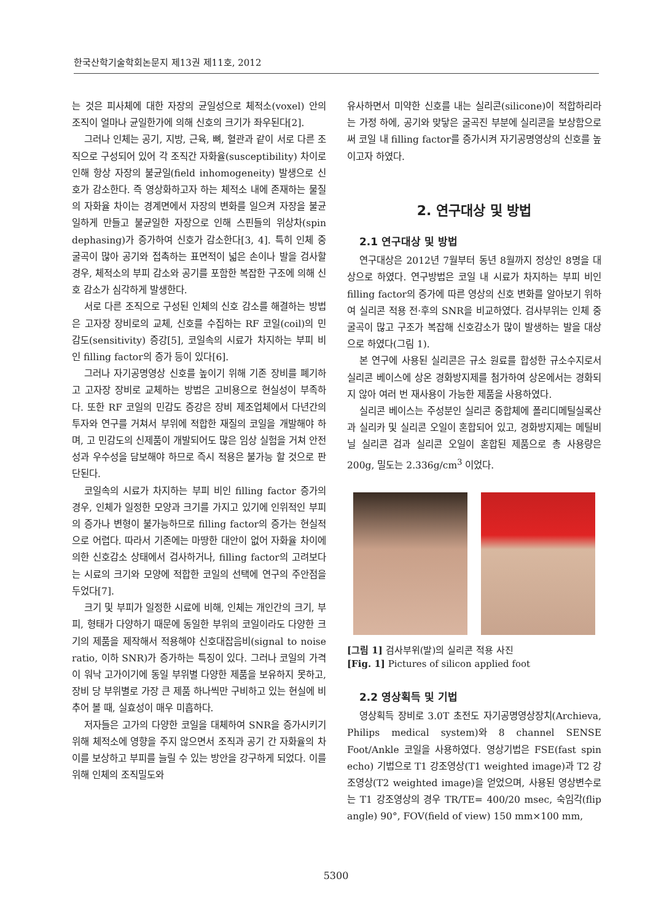한국산학기술학회논문지 제13권 제11호, 2012
는 것은 피사체에 대한 자장의 균일성으로 체적소(voxel) 안의 조직이 얼마나 균일한가에 의해 신호의 크기가 좌우된다[2].
그러나 인체는 공기, 지방, 근육, 뼈, 혈관과 같이 서로 다른 조직으로 구성되어 있어 각 조직간 자화율(susceptibility) 차이로 인해 항상 자장의 불균일(field inhomogeneity) 발생으로 신호가 감소한다. 즉 영상화하고자 하는 체적소 내에 존재하는 물질의 자화율 차이는 경계면에서 자장의 변화를 일으켜 자장을 불균일하게 만들고 불균일한 자장으로 인해 스핀들의 위상차(spin dephasing)가 증가하여 신호가 감소한다[3, 4]. 특히 인체 중 굴곡이 많아 공기와 접촉하는 표면적이 넓은 손이나 발을 검사할 경우, 체적소의 부피 감소와 공기를 포함한 복잡한 구조에 의해 신호 감소가 심각하게 발생한다.
서로 다른 조직으로 구성된 인체의 신호 감소를 해결하는 방법은 고자장 장비로의 교체, 신호를 수집하는 RF 코일(coil)의 민감도(sensitivity) 증강[5], 코일속의 시료가 차지하는 부피 비인 filling factor의 증가 등이 있다[6].
그러나 자기공명영상 신호를 높이기 위해 기존 장비를 폐기하고 고자장 장비로 교체하는 방법은 고비용으로 현실성이 부족하다. 또한 RF 코일의 민감도 증강은 장비 제조업체에서 다년간의 투자와 연구를 거쳐서 부위에 적합한 재질의 코일을 개발해야 하며, 고 민감도의 신제품이 개발되어도 많은 임상 실험을 거쳐 안전성과 우수성을 담보해야 하므로 즉시 적용은 불가능 할 것으로 판단된다.
코일속의 시료가 차지하는 부피 비인 filling factor 증가의 경우, 인체가 일정한 모양과 크기를 가지고 있기에 인위적인 부피의 증가나 변형이 불가능하므로 filling factor의 증가는 현실적으로 어렵다. 따라서 기존에는 마땅한 대안이 없어 자화율 차이에 의한 신호감소 상태에서 검사하거나, filling factor의 고려보다는 시료의 크기와 모양에 적합한 코일의 선택에 연구의 주안점을 두었다[7].
크기 및 부피가 일정한 시료에 비해, 인체는 개인간의 크기, 부피, 형태가 다양하기 때문에 동일한 부위의 코일이라도 다양한 크기의 제품을 제작해서 적용해야 신호대잡음비(signal to noise ratio, 이하 SNR)가 증가하는 특징이 있다. 그러나 코일의 가격이 워낙 고가이기에 동일 부위별 다양한 제품을 보유하지 못하고, 장비 당 부위별로 가장 큰 제품 하나씩만 구비하고 있는 현실에 비추어 볼 때, 실효성이 매우 미흡하다.
저자들은 고가의 다양한 코일을 대체하여 SNR을 증가시키기 위해 체적소에 영향을 주지 않으면서 조직과 공기 간 자화율의 차이를 보상하고 부피를 늘릴 수 있는 방안을 강구하게 되었다. 이를 위해 인체의 조직밀도와
유사하면서 미약한 신호를 내는 실리콘(silicone)이 적합하리라는 가정 하에, 공기와 맞닿은 굴곡진 부분에 실리콘을 보상함으로써 코일 내 filling factor를 증가시켜 자기공명영상의 신호를 높이고자 하였다.
2. 연구대상 및 방법
2.1 연구대상 및 방법
연구대상은 2012년 7월부터 동년 8월까지 정상인 8명을 대상으로 하였다. 연구방법은 코일 내 시료가 차지하는 부피 비인 filling factor의 증가에 따른 영상의 신호 변화를 알아보기 위하여 실리콘 적용 전·후의 SNR을 비교하였다. 검사부위는 인체 중 굴곡이 많고 구조가 복잡해 신호감소가 많이 발생하는 발을 대상으로 하였다(그림 1).
본 연구에 사용된 실리콘은 규소 원료를 합성한 규소수지로서 실리콘 베이스에 상온 경화방지제를 첨가하여 상온에서는 경화되지 않아 여러 번 재사용이 가능한 제품을 사용하였다.
실리콘 베이스는 주성분인 실리콘 중합체에 폴리디메틸실록산과 실리카 및 실리콘 오일이 혼합되어 있고, 경화방지제는 메틸비닐 실리콘 검과 실리콘 오일이 혼합된 제품으로 총 사용량은 200g, 밀도는 2.336g/cm<sup>3</sup> 이었다.
[그림 1] 검사부위(발)의 실리콘 적용 사진
[Fig. 1] Pictures of silicon applied foot
2.2 영상획득 및 기법
영상획득 장비로 3.0T 초전도 자기공명영상장치(Archieva, Philips medical system)와 8 channel SENSE Foot/Ankle 코일을 사용하였다. 영상기법은 FSE(fast spin echo) 기법으로 T1 강조영상(T1 weighted image)과 T2 강조영상(T2 weighted image)을 얻었으며, 사용된 영상변수로는 T1 강조영상의 경우 TR/TE= 400/20 msec, 숙임각(flip angle) 90°, FOV(field of view) 150 mm×100 mm,
5300